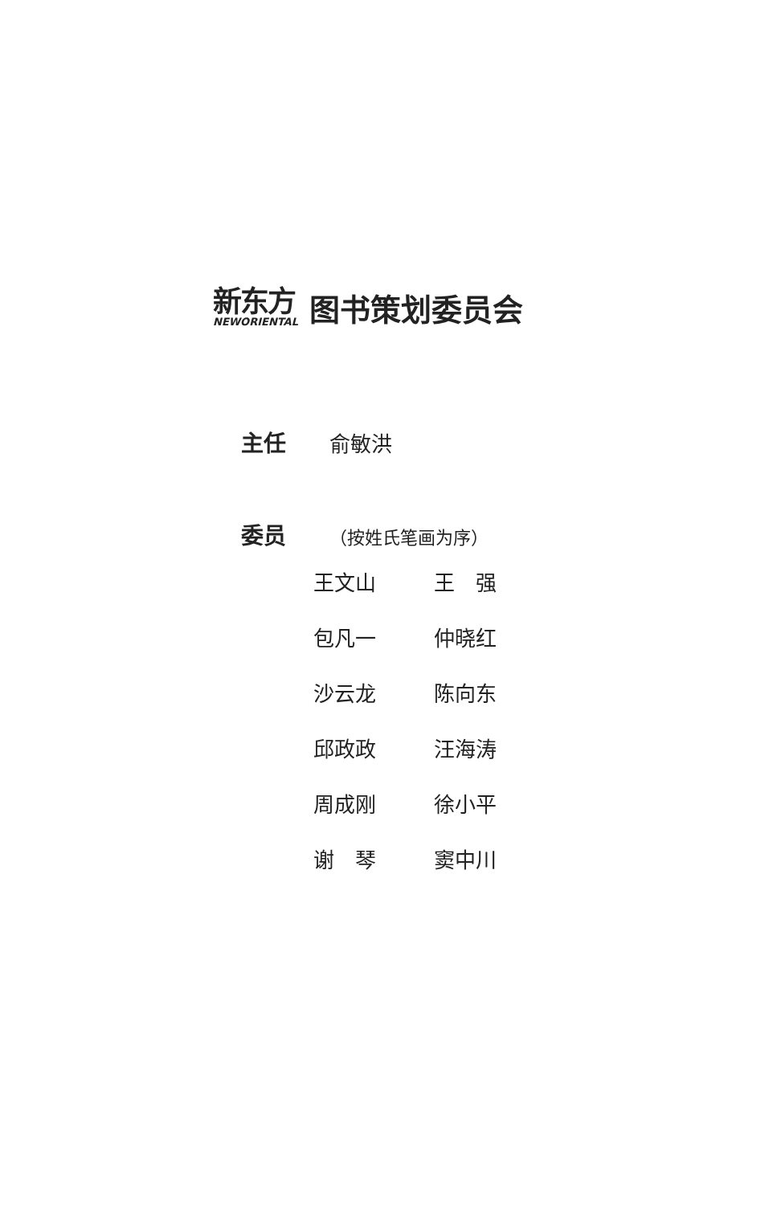新东方
NEWORIENTAL
图书策划委员会
主任 俞敏洪
委员 （按姓氏笔画为序）
| 王文山 | 王 强 |
| 包凡一 | 仲晓红 |
| 沙云龙 | 陈向东 |
| 邱政政 | 汪海涛 |
| 周成刚 | 徐小平 |
| 谢 琴 | 窦中川 |